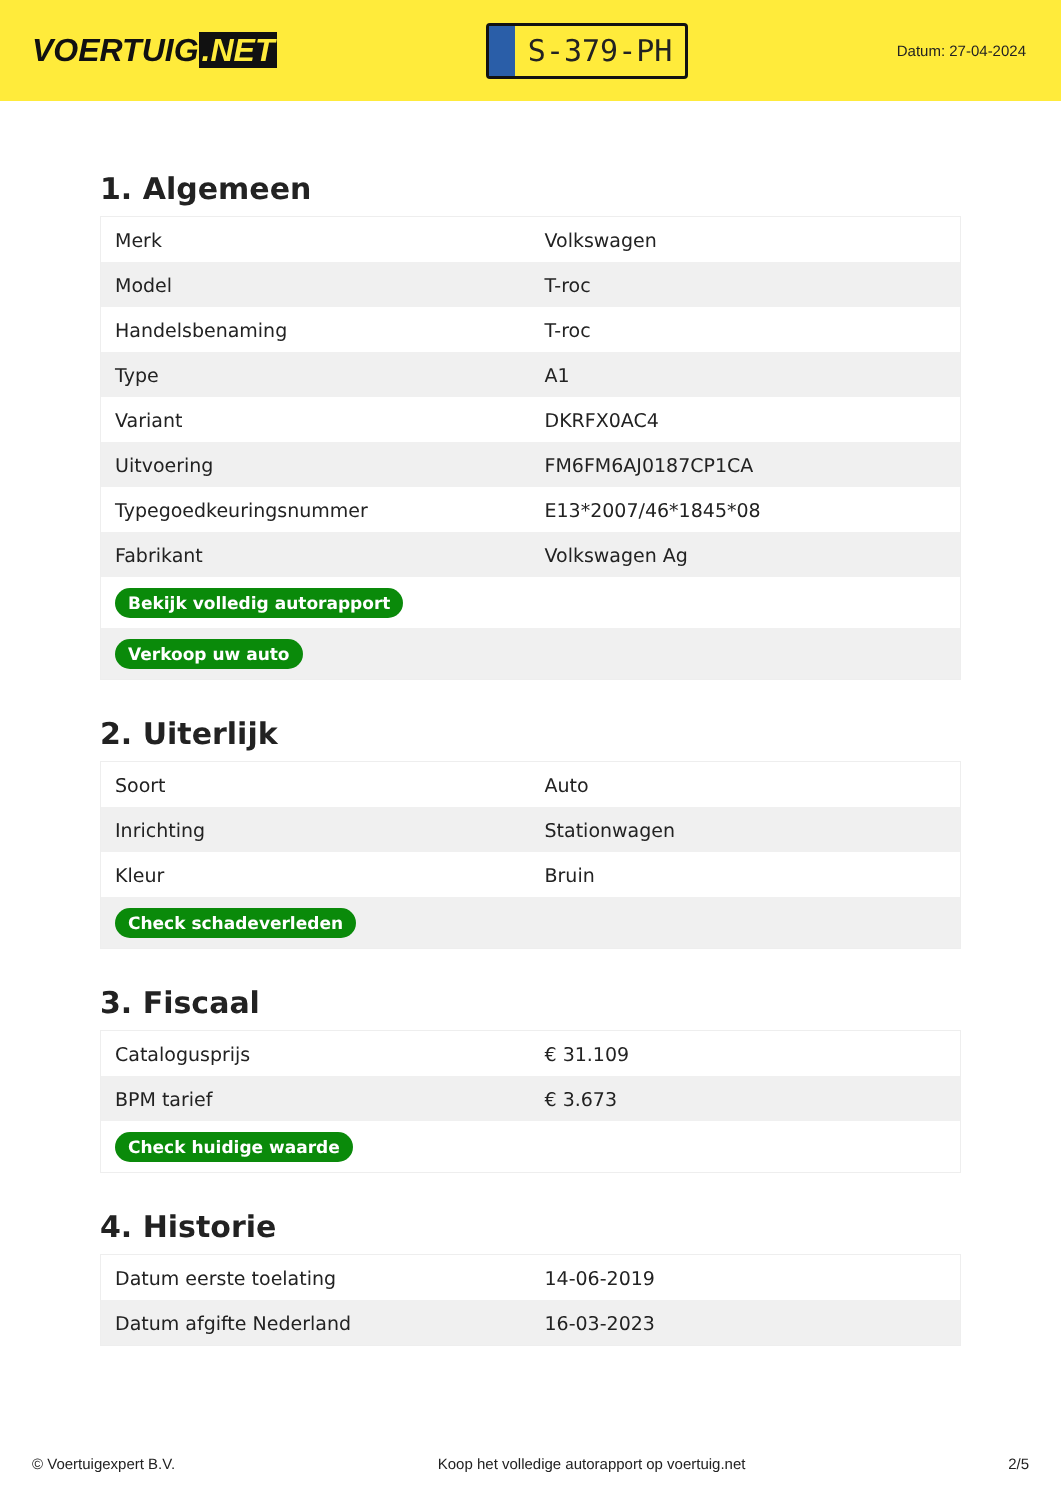VOERTUIG.NET
S-379-PH
Datum: 27-04-2024
1. Algemeen
| Merk | Volkswagen |
| Model | T-roc |
| Handelsbenaming | T-roc |
| Type | A1 |
| Variant | DKRFX0AC4 |
| Uitvoering | FM6FM6AJ0187CP1CA |
| Typegoedkeuringsnummer | E13*2007/46*1845*08 |
| Fabrikant | Volkswagen Ag |
| Bekijk volledig autorapport | |
| Verkoop uw auto | |
2. Uiterlijk
| Soort | Auto |
| Inrichting | Stationwagen |
| Kleur | Bruin |
| Check schadeverleden | |
3. Fiscaal
| Catalogusprijs | € 31.109 |
| BPM tarief | € 3.673 |
| Check huidige waarde | |
4. Historie
| Datum eerste toelating | 14-06-2019 |
| Datum afgifte Nederland | 16-03-2023 |
© Voertuigexpert B.V. Koop het volledige autorapport op voertuig.net 2/5